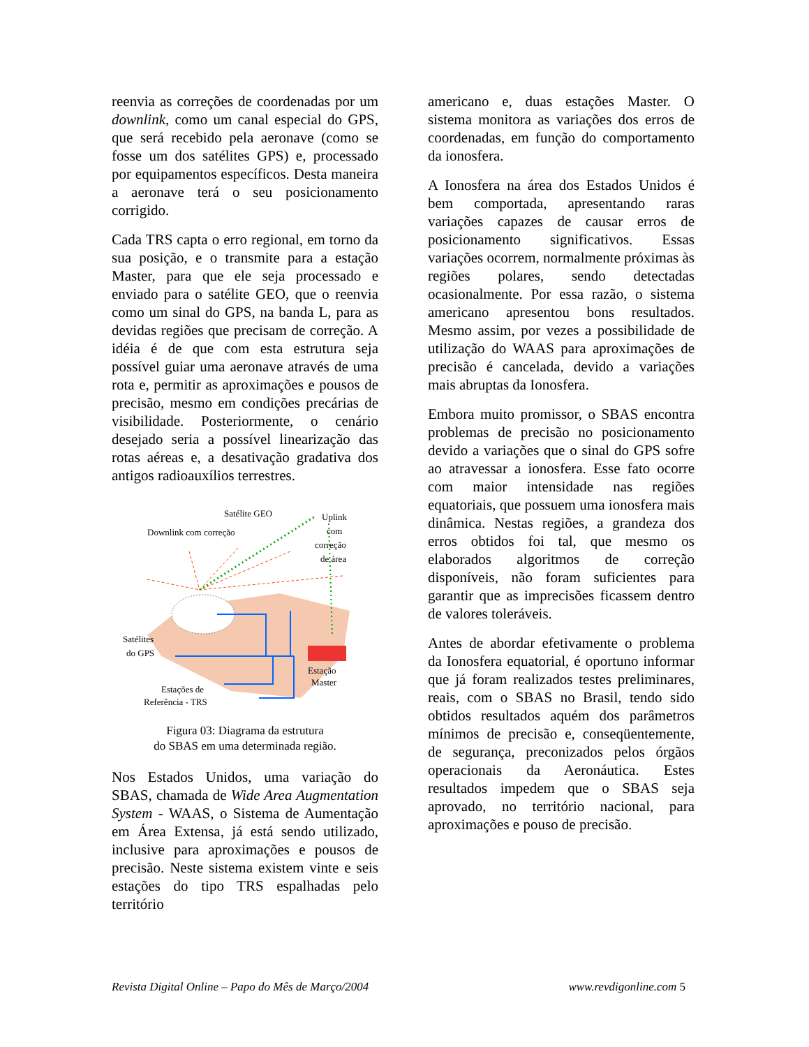reenvia as correções de coordenadas por um downlink, como um canal especial do GPS, que será recebido pela aeronave (como se fosse um dos satélites GPS) e, processado por equipamentos específicos. Desta maneira a aeronave terá o seu posicionamento corrigido.
Cada TRS capta o erro regional, em torno da sua posição, e o transmite para a estação Master, para que ele seja processado e enviado para o satélite GEO, que o reenvia como um sinal do GPS, na banda L, para as devidas regiões que precisam de correção. A idéia é de que com esta estrutura seja possível guiar uma aeronave através de uma rota e, permitir as aproximações e pousos de precisão, mesmo em condições precárias de visibilidade. Posteriormente, o cenário desejado seria a possível linearização das rotas aéreas e, a desativação gradativa dos antigos radioauxílios terrestres.
Satélite GEO
Downlink com correção
Uplink
com
correção
de área
Satélites
do GPS
Estação
Master
Estações de
Referência - TRS
Figura 03: Diagrama da estrutura
do SBAS em uma determinada região.
Nos Estados Unidos, uma variação do SBAS, chamada de Wide Area Augmentation System - WAAS, o Sistema de Aumentação em Área Extensa, já está sendo utilizado, inclusive para aproximações e pousos de precisão. Neste sistema existem vinte e seis estações do tipo TRS espalhadas pelo território
americano e, duas estações Master. O sistema monitora as variações dos erros de coordenadas, em função do comportamento da ionosfera.
A Ionosfera na área dos Estados Unidos é bem comportada, apresentando raras variações capazes de causar erros de posicionamento significativos. Essas variações ocorrem, normalmente próximas às regiões polares, sendo detectadas ocasionalmente. Por essa razão, o sistema americano apresentou bons resultados. Mesmo assim, por vezes a possibilidade de utilização do WAAS para aproximações de precisão é cancelada, devido a variações mais abruptas da Ionosfera.
Embora muito promissor, o SBAS encontra problemas de precisão no posicionamento devido a variações que o sinal do GPS sofre ao atravessar a ionosfera. Esse fato ocorre com maior intensidade nas regiões equatoriais, que possuem uma ionosfera mais dinâmica. Nestas regiões, a grandeza dos erros obtidos foi tal, que mesmo os elaborados algoritmos de correção disponíveis, não foram suficientes para garantir que as imprecisões ficassem dentro de valores toleráveis.
Antes de abordar efetivamente o problema da Ionosfera equatorial, é oportuno informar que já foram realizados testes preliminares, reais, com o SBAS no Brasil, tendo sido obtidos resultados aquém dos parâmetros mínimos de precisão e, conseqüentemente, de segurança, preconizados pelos órgãos operacionais da Aeronáutica. Estes resultados impedem que o SBAS seja aprovado, no território nacional, para aproximações e pouso de precisão.
Revista Digital Online – Papo do Mês de Março/2004 www.revdigonline.com 5